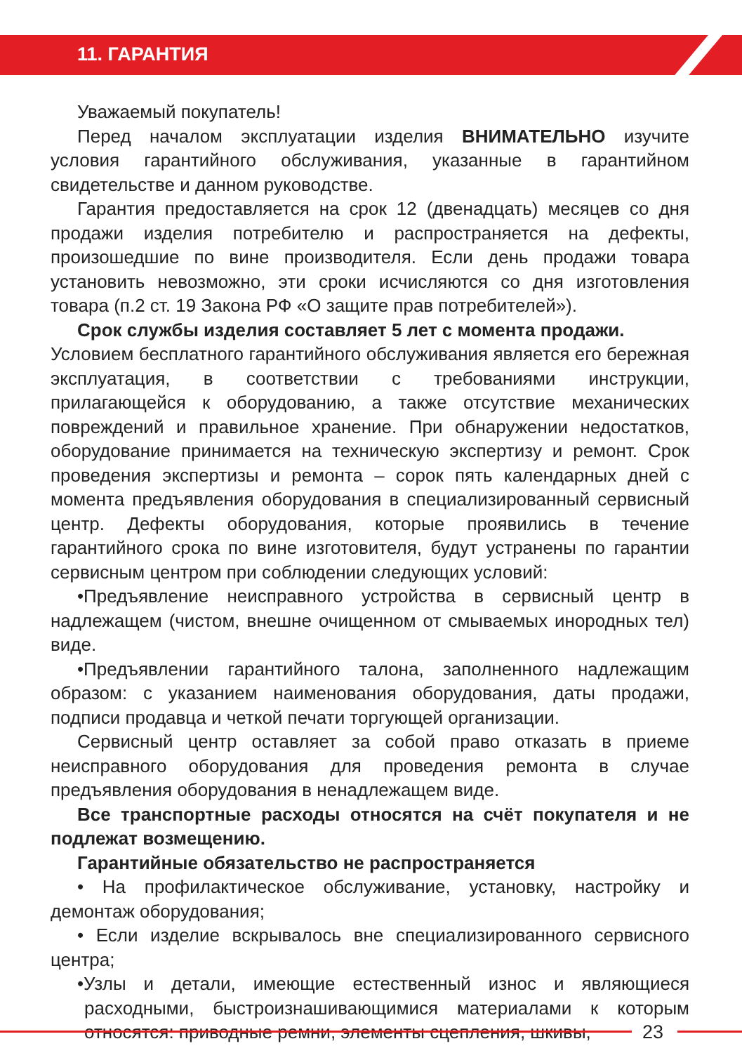11. ГАРАНТИЯ
Уважаемый покупатель!
Перед началом эксплуатации изделия ВНИМАТЕЛЬНО изучите условия гарантийного обслуживания, указанные в гарантийном свидетельстве и данном руководстве.
Гарантия предоставляется на срок 12 (двенадцать) месяцев со дня продажи изделия потребителю и распространяется на дефекты, произошедшие по вине производителя. Если день продажи товара установить невозможно, эти сроки исчисляются со дня изготовления товара (п.2 ст. 19 Закона РФ «О защите прав потребителей»).
Срок службы изделия составляет 5 лет с момента продажи.
Условием бесплатного гарантийного обслуживания является его бережная эксплуатация, в соответствии с требованиями инструкции, прилагающейся к оборудованию, а также отсутствие механических повреждений и правильное хранение. При обнаружении недостатков, оборудование принимается на техническую экспертизу и ремонт. Срок проведения экспертизы и ремонта – сорок пять календарных дней с момента предъявления оборудования в специализированный сервисный центр. Дефекты оборудования, которые проявились в течение гарантийного срока по вине изготовителя, будут устранены по гарантии сервисным центром при соблюдении следующих условий:
•Предъявление неисправного устройства в сервисный центр в надлежащем (чистом, внешне очищенном от смываемых инородных тел) виде.
•Предъявлении гарантийного талона, заполненного надлежащим образом: с указанием наименования оборудования, даты продажи, подписи продавца и четкой печати торгующей организации.
Сервисный центр оставляет за собой право отказать в приеме неисправного оборудования для проведения ремонта в случае предъявления оборудования в ненадлежащем виде.
Все транспортные расходы относятся на счёт покупателя и не подлежат возмещению.
Гарантийные обязательство не распространяется
• На профилактическое обслуживание, установку, настройку и демонтаж оборудования;
• Если изделие вскрывалось вне специализированного сервисного центра;
•Узлы и детали, имеющие естественный износ и являющиеся расходными, быстроизнашивающимися материалами к которым относятся: приводные ремни, элементы сцепления, шкивы,
23